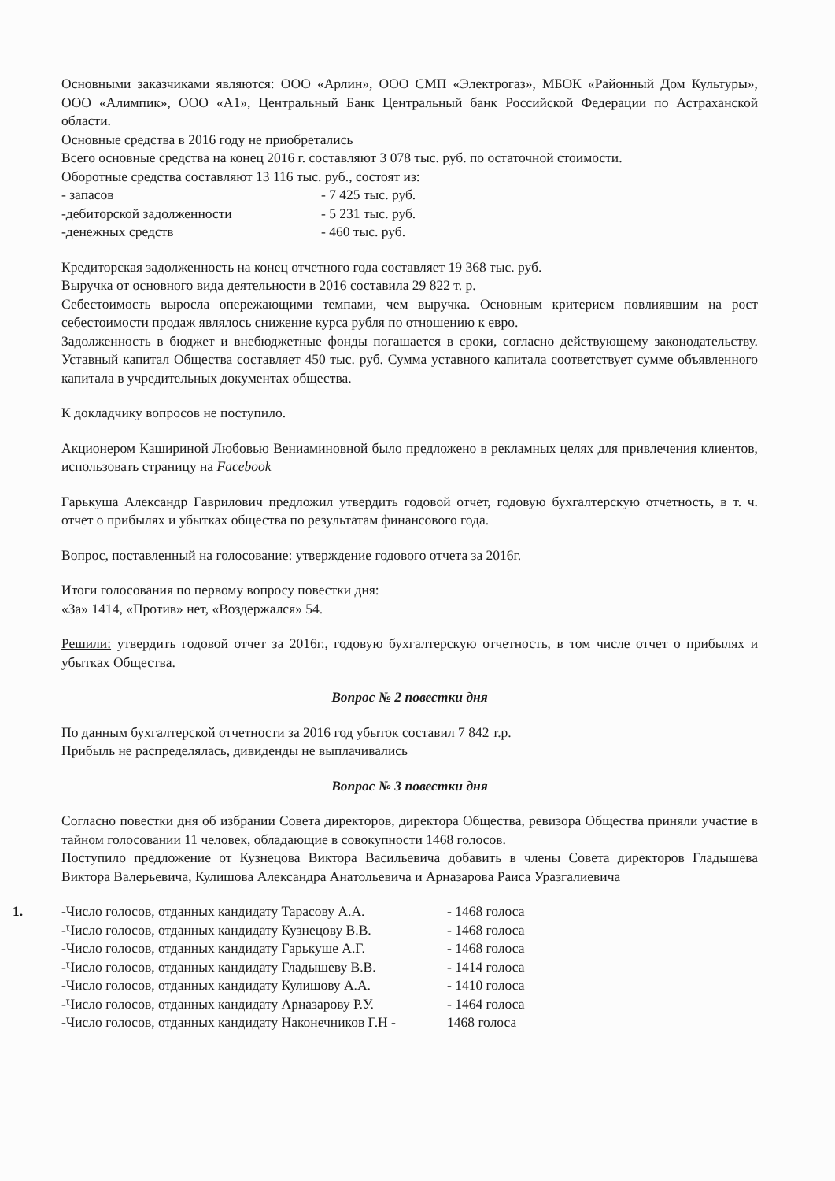Основными заказчиками являются: ООО «Арлин», ООО СМП «Электрогаз», МБОК «Районный Дом Культуры», ООО «Алимпик», ООО «А1», Центральный Банк Центральный банк Российской Федерации по Астраханской области.
Основные средства в 2016 году не приобретались
Всего основные средства на конец 2016 г. составляют 3 078 тыс. руб. по остаточной стоимости.
Оборотные средства составляют 13 116 тыс. руб., состоят из:
- запасов - 7 425 тыс. руб.
-дебиторской задолженности - 5 231 тыс. руб.
-денежных средств - 460 тыс. руб.
Кредиторская задолженность на конец отчетного года составляет 19 368 тыс. руб.
Выручка от основного вида деятельности в 2016 составила 29 822 т. р.
Себестоимость выросла опережающими темпами, чем выручка. Основным критерием повлиявшим на рост себестоимости продаж являлось снижение курса рубля по отношению к евро.
Задолженность в бюджет и внебюджетные фонды погашается в сроки, согласно действующему законодательству. Уставный капитал Общества составляет 450 тыс. руб. Сумма уставного капитала соответствует сумме объявленного капитала в учредительных документах общества.
К докладчику вопросов не поступило.
Акционером Кашириной Любовью Вениаминовной было предложено в рекламных целях для привлечения клиентов, использовать страницу на Facebook
Гарькуша Александр Гаврилович предложил утвердить годовой отчет, годовую бухгалтерскую отчетность, в т. ч. отчет о прибылях и убытках общества по результатам финансового года.
Вопрос, поставленный на голосование: утверждение годового отчета за 2016г.
Итоги голосования по первому вопросу повестки дня:
«За» 1414, «Против» нет, «Воздержался» 54.
Решили: утвердить годовой отчет за 2016г., годовую бухгалтерскую отчетность, в том числе отчет о прибылях и убытках Общества.
Вопрос № 2 повестки дня
По данным бухгалтерской отчетности за 2016 год убыток составил 7 842 т.р.
Прибыль не распределялась, дивиденды не выплачивались
Вопрос № 3 повестки дня
Согласно повестки дня об избрании Совета директоров, директора Общества, ревизора Общества приняли участие в тайном голосовании 11 человек, обладающие в совокупности 1468 голосов.
Поступило предложение от Кузнецова Виктора Васильевича добавить в члены Совета директоров Гладышева Виктора Валерьевича, Кулишова Александра Анатольевича и Арназарова Раиса Уразгалиевича
1. -Число голосов, отданных кандидату Тарасову А.А. - 1468 голоса
-Число голосов, отданных кандидату Кузнецову В.В. - 1468 голоса
-Число голосов, отданных кандидату Гарькуше А.Г. - 1468 голоса
-Число голосов, отданных кандидату Гладышеву В.В. - 1414 голоса
-Число голосов, отданных кандидату Кулишову А.А. - 1410 голоса
-Число голосов, отданных кандидату Арназарову Р.У. - 1464 голоса
-Число голосов, отданных кандидату Наконечников Г.Н - 1468 голоса